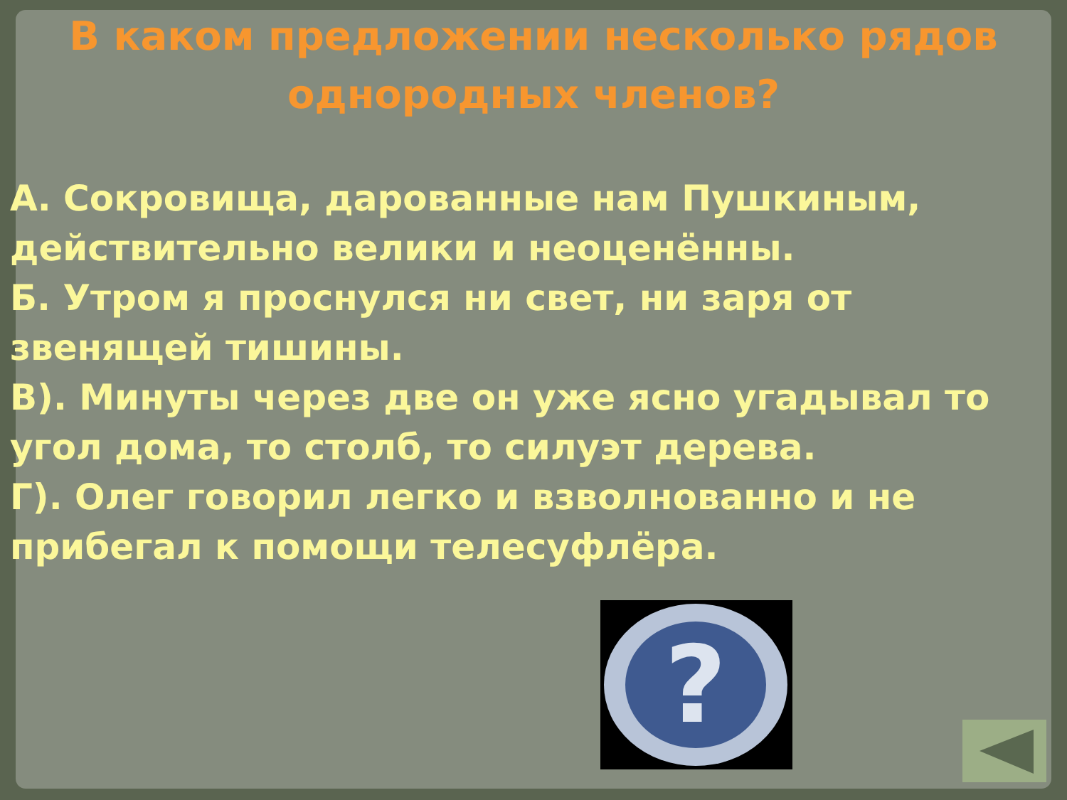В каком предложении несколько рядов однородных членов?
А. Сокровища, дарованные нам Пушкиным, действительно велики и неоценённы.
Б. Утром я проснулся ни свет, ни заря от звенящей тишины.
В). Минуты через две он уже ясно угадывал то угол дома, то столб, то силуэт дерева.
Г). Олег говорил легко и взволнованно и не прибегал к помощи телесуфлёра.
?